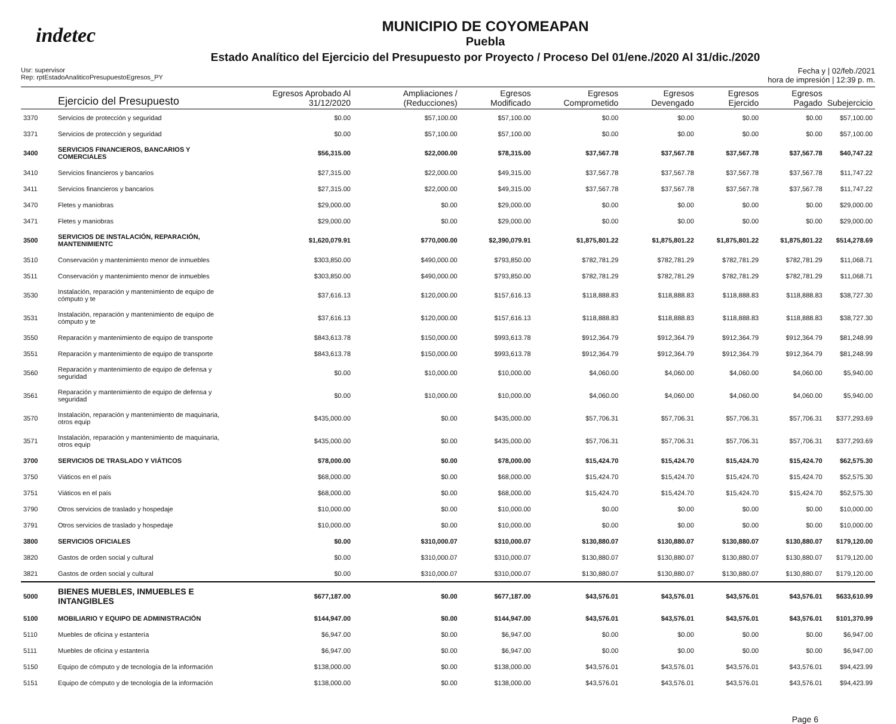indetec
MUNICIPIO DE COYOMEAPAN
Puebla
Estado Analítico del Ejercicio del Presupuesto por Proyecto / Proceso Del 01/ene./2020 Al 31/dic./2020
Usr: supervisor
Rep: rptEstadoAnaliticoPresupuestoEgresos_PY
Fecha y | 02/feb./2021
hora de impresión | 12:39 p. m.
| | Ejercicio del Presupuesto | Egresos Aprobado Al 31/12/2020 | Ampliaciones / (Reducciones) | Egresos Modificado | Egresos Comprometido | Egresos Devengado | Egresos Ejercido | Egresos Pagado | Subejercicio |
| --- | --- | --- | --- | --- | --- | --- | --- | --- | --- |
| 3370 | Servicios de protección y seguridad | $0.00 | $57,100.00 | $57,100.00 | $0.00 | $0.00 | $0.00 | $0.00 | $57,100.00 |
| 3371 | Servicios de protección y seguridad | $0.00 | $57,100.00 | $57,100.00 | $0.00 | $0.00 | $0.00 | $0.00 | $57,100.00 |
| 3400 | SERVICIOS FINANCIEROS, BANCARIOS Y COMERCIALES | $56,315.00 | $22,000.00 | $78,315.00 | $37,567.78 | $37,567.78 | $37,567.78 | $37,567.78 | $40,747.22 |
| 3410 | Servicios financieros y bancarios | $27,315.00 | $22,000.00 | $49,315.00 | $37,567.78 | $37,567.78 | $37,567.78 | $37,567.78 | $11,747.22 |
| 3411 | Servicios financieros y bancarios | $27,315.00 | $22,000.00 | $49,315.00 | $37,567.78 | $37,567.78 | $37,567.78 | $37,567.78 | $11,747.22 |
| 3470 | Fletes y maniobras | $29,000.00 | $0.00 | $29,000.00 | $0.00 | $0.00 | $0.00 | $0.00 | $29,000.00 |
| 3471 | Fletes y maniobras | $29,000.00 | $0.00 | $29,000.00 | $0.00 | $0.00 | $0.00 | $0.00 | $29,000.00 |
| 3500 | SERVICIOS DE INSTALACIÓN, REPARACIÓN, MANTENIMIENTC | $1,620,079.91 | $770,000.00 | $2,390,079.91 | $1,875,801.22 | $1,875,801.22 | $1,875,801.22 | $1,875,801.22 | $514,278.69 |
| 3510 | Conservación y mantenimiento menor de inmuebles | $303,850.00 | $490,000.00 | $793,850.00 | $782,781.29 | $782,781.29 | $782,781.29 | $782,781.29 | $11,068.71 |
| 3511 | Conservación y mantenimiento menor de inmuebles | $303,850.00 | $490,000.00 | $793,850.00 | $782,781.29 | $782,781.29 | $782,781.29 | $782,781.29 | $11,068.71 |
| 3530 | Instalación, reparación y mantenimiento de equipo de cómputo y te | $37,616.13 | $120,000.00 | $157,616.13 | $118,888.83 | $118,888.83 | $118,888.83 | $118,888.83 | $38,727.30 |
| 3531 | Instalación, reparación y mantenimiento de equipo de cómputo y te | $37,616.13 | $120,000.00 | $157,616.13 | $118,888.83 | $118,888.83 | $118,888.83 | $118,888.83 | $38,727.30 |
| 3550 | Reparación y mantenimiento de equipo de transporte | $843,613.78 | $150,000.00 | $993,613.78 | $912,364.79 | $912,364.79 | $912,364.79 | $912,364.79 | $81,248.99 |
| 3551 | Reparación y mantenimiento de equipo de transporte | $843,613.78 | $150,000.00 | $993,613.78 | $912,364.79 | $912,364.79 | $912,364.79 | $912,364.79 | $81,248.99 |
| 3560 | Reparación y mantenimiento de equipo de defensa y seguridad | $0.00 | $10,000.00 | $10,000.00 | $4,060.00 | $4,060.00 | $4,060.00 | $4,060.00 | $5,940.00 |
| 3561 | Reparación y mantenimiento de equipo de defensa y seguridad | $0.00 | $10,000.00 | $10,000.00 | $4,060.00 | $4,060.00 | $4,060.00 | $4,060.00 | $5,940.00 |
| 3570 | Instalación, reparación y mantenimiento de maquinaria, otros equip | $435,000.00 | $0.00 | $435,000.00 | $57,706.31 | $57,706.31 | $57,706.31 | $57,706.31 | $377,293.69 |
| 3571 | Instalación, reparación y mantenimiento de maquinaria, otros equip | $435,000.00 | $0.00 | $435,000.00 | $57,706.31 | $57,706.31 | $57,706.31 | $57,706.31 | $377,293.69 |
| 3700 | SERVICIOS DE TRASLADO Y VIÁTICOS | $78,000.00 | $0.00 | $78,000.00 | $15,424.70 | $15,424.70 | $15,424.70 | $15,424.70 | $62,575.30 |
| 3750 | Viáticos en el país | $68,000.00 | $0.00 | $68,000.00 | $15,424.70 | $15,424.70 | $15,424.70 | $15,424.70 | $52,575.30 |
| 3751 | Viáticos en el país | $68,000.00 | $0.00 | $68,000.00 | $15,424.70 | $15,424.70 | $15,424.70 | $15,424.70 | $52,575.30 |
| 3790 | Otros servicios de traslado y hospedaje | $10,000.00 | $0.00 | $10,000.00 | $0.00 | $0.00 | $0.00 | $0.00 | $10,000.00 |
| 3791 | Otros servicios de traslado y hospedaje | $10,000.00 | $0.00 | $10,000.00 | $0.00 | $0.00 | $0.00 | $0.00 | $10,000.00 |
| 3800 | SERVICIOS OFICIALES | $0.00 | $310,000.07 | $310,000.07 | $130,880.07 | $130,880.07 | $130,880.07 | $130,880.07 | $179,120.00 |
| 3820 | Gastos de orden social y cultural | $0.00 | $310,000.07 | $310,000.07 | $130,880.07 | $130,880.07 | $130,880.07 | $130,880.07 | $179,120.00 |
| 3821 | Gastos de orden social y cultural | $0.00 | $310,000.07 | $310,000.07 | $130,880.07 | $130,880.07 | $130,880.07 | $130,880.07 | $179,120.00 |
| 5000 | BIENES MUEBLES, INMUEBLES E INTANGIBLES | $677,187.00 | $0.00 | $677,187.00 | $43,576.01 | $43,576.01 | $43,576.01 | $43,576.01 | $633,610.99 |
| 5100 | MOBILIARIO Y EQUIPO DE ADMINISTRACIÓN | $144,947.00 | $0.00 | $144,947.00 | $43,576.01 | $43,576.01 | $43,576.01 | $43,576.01 | $101,370.99 |
| 5110 | Muebles de oficina y estantería | $6,947.00 | $0.00 | $6,947.00 | $0.00 | $0.00 | $0.00 | $0.00 | $6,947.00 |
| 5111 | Muebles de oficina y estantería | $6,947.00 | $0.00 | $6,947.00 | $0.00 | $0.00 | $0.00 | $0.00 | $6,947.00 |
| 5150 | Equipo de cómputo y de tecnología de la información | $138,000.00 | $0.00 | $138,000.00 | $43,576.01 | $43,576.01 | $43,576.01 | $43,576.01 | $94,423.99 |
| 5151 | Equipo de cómputo y de tecnología de la información | $138,000.00 | $0.00 | $138,000.00 | $43,576.01 | $43,576.01 | $43,576.01 | $43,576.01 | $94,423.99 |
Page 6